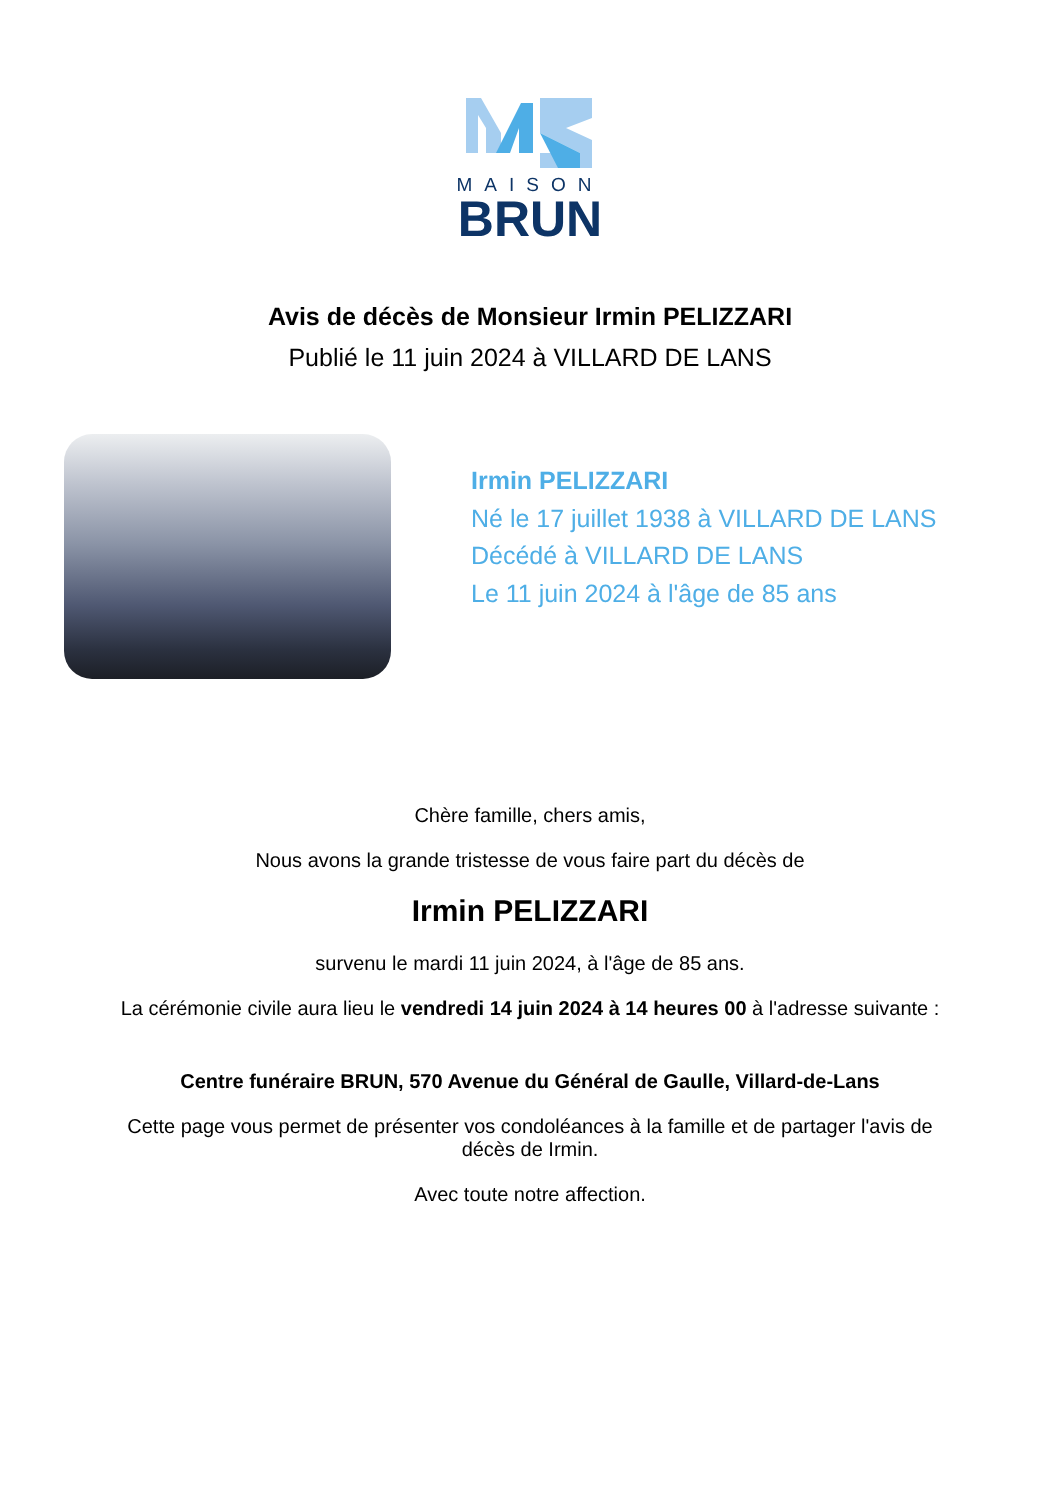MAISON
BRUN
Avis de décès de Monsieur Irmin PELIZZARI
Publié le 11 juin 2024 à VILLARD DE LANS
Irmin PELIZZARI
Né le 17 juillet 1938 à VILLARD DE LANS
Décédé à VILLARD DE LANS
Le 11 juin 2024 à l'âge de 85 ans
Chère famille, chers amis,
Nous avons la grande tristesse de vous faire part du décès de
Irmin PELIZZARI
survenu le mardi 11 juin 2024, à l'âge de 85 ans.
La cérémonie civile aura lieu le vendredi 14 juin 2024 à 14 heures 00 à l'adresse suivante :
Centre funéraire BRUN, 570 Avenue du Général de Gaulle, Villard-de-Lans
Cette page vous permet de présenter vos condoléances à la famille et de partager l'avis de décès de Irmin.
Avec toute notre affection.